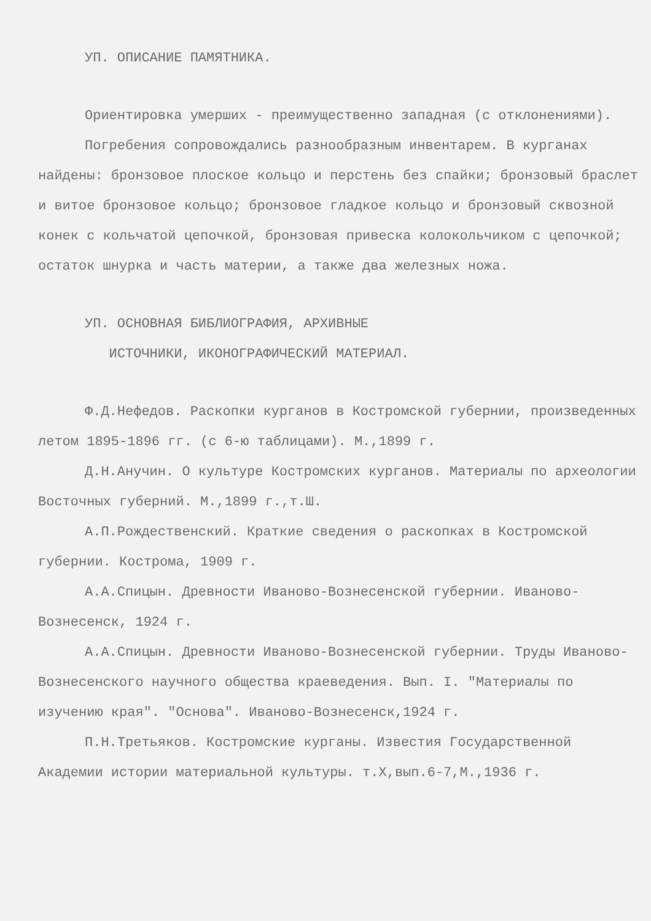УП. ОПИСАНИЕ ПАМЯТНИКА.
Ориентировка умерших - преимущественно западная (с отклонениями).
Погребения сопровождались разнообразным инвентарем. В курганах найдены: бронзовое плоское кольцо и перстень без спайки; бронзовый браслет и витое бронзовое кольцо; бронзовое гладкое кольцо и бронзовый сквозной конек с кольчатой цепочкой, бронзовая привеска колокольчиком с цепочкой; остаток шнурка и часть материи, а также два железных ножа.
УП. ОСНОВНАЯ БИБЛИОГРАФИЯ, АРХИВНЫЕ
ИСТОЧНИКИ, ИКОНОГРАФИЧЕСКИЙ МАТЕРИАЛ.
Ф.Д.Нефедов. Раскопки курганов в Костромской губернии, произведенных летом 1895-1896 гг. (с 6-ю таблицами). М.,1899 г.
Д.Н.Анучин. О культуре Костромских курганов. Материалы по археологии Восточных губерний. М.,1899 г.,т.Ш.
А.П.Рождественский. Краткие сведения о раскопках в Костромской губернии. Кострома, 1909 г.
А.А.Спицын. Древности Иваново-Вознесенской губернии. Иваново-Вознесенск, 1924 г.
А.А.Спицын. Древности Иваново-Вознесенской губернии. Труды Иваново-Вознесенского научного общества краеведения. Вып. I. "Материалы по изучению края". "Основа". Иваново-Вознесенск,1924 г.
П.Н.Третьяков. Костромские курганы. Известия Государственной Академии истории материальной культуры. т.Х,вып.6-7,М.,1936 г.